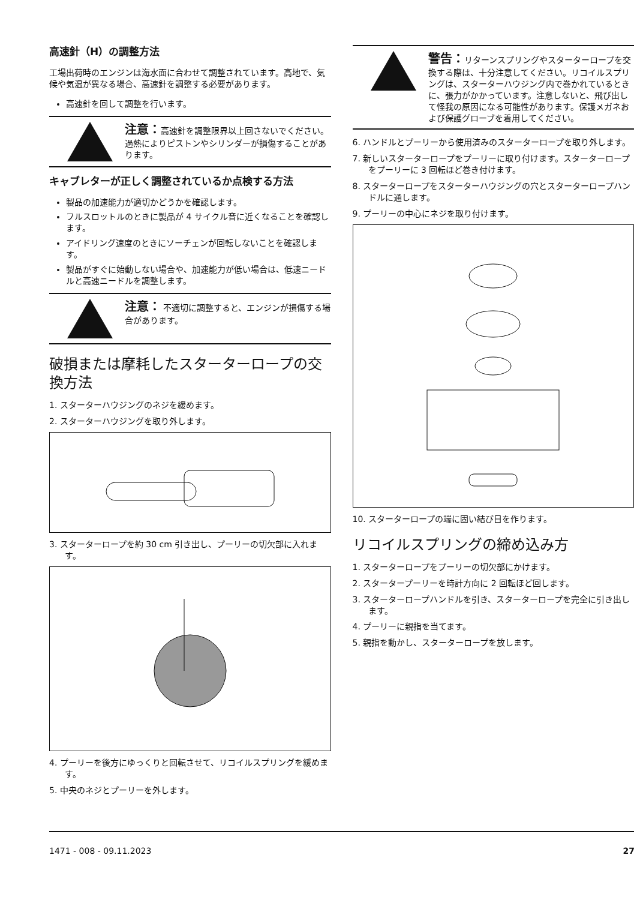高速針（H）の調整方法
工場出荷時のエンジンは海水面に合わせて調整されています。高地で、気候や気温が異なる場合、高速針を調整する必要があります。
高速針を回して調整を行います。
注意：高速針を調整限界以上回さないでください。過熱によりピストンやシリンダーが損傷することがあります。
キャブレターが正しく調整されているか点検する方法
製品の加速能力が適切かどうかを確認します。
フルスロットルのときに製品が 4 サイクル音に近くなることを確認します。
アイドリング速度のときにソーチェンが回転しないことを確認します。
製品がすぐに始動しない場合や、加速能力が低い場合は、低速ニードルと高速ニードルを調整します。
注意： 不適切に調整すると、エンジンが損傷する場合があります。
破損または摩耗したスターターロープの交換方法
1. スターターハウジングのネジを緩めます。
2. スターターハウジングを取り外します。
3. スターターロープを約 30 cm 引き出し、プーリーの切欠部に入れます。
4. プーリーを後方にゆっくりと回転させて、リコイルスプリングを緩めます。
5. 中央のネジとプーリーを外します。
警告：リターンスプリングやスターターロープを交換する際は、十分注意してください。リコイルスプリングは、スターターハウジング内で巻かれているときに、張力がかかっています。注意しないと、飛び出して怪我の原因になる可能性があります。保護メガネおよび保護グローブを着用してください。
6. ハンドルとプーリーから使用済みのスターターロープを取り外します。
7. 新しいスターターロープをプーリーに取り付けます。スターターロープをプーリーに 3 回転ほど巻き付けます。
8. スターターロープをスターターハウジングの穴とスターターロープハンドルに通します。
9. プーリーの中心にネジを取り付けます。
10. スターターロープの端に固い結び目を作ります。
リコイルスプリングの締め込み方
1. スターターロープをプーリーの切欠部にかけます。
2. スタータープーリーを時計方向に 2 回転ほど回します。
3. スターターロープハンドルを引き、スターターロープを完全に引き出します。
4. プーリーに親指を当てます。
5. 親指を動かし、スターターロープを放します。
1471 - 008 - 09.11.2023 27